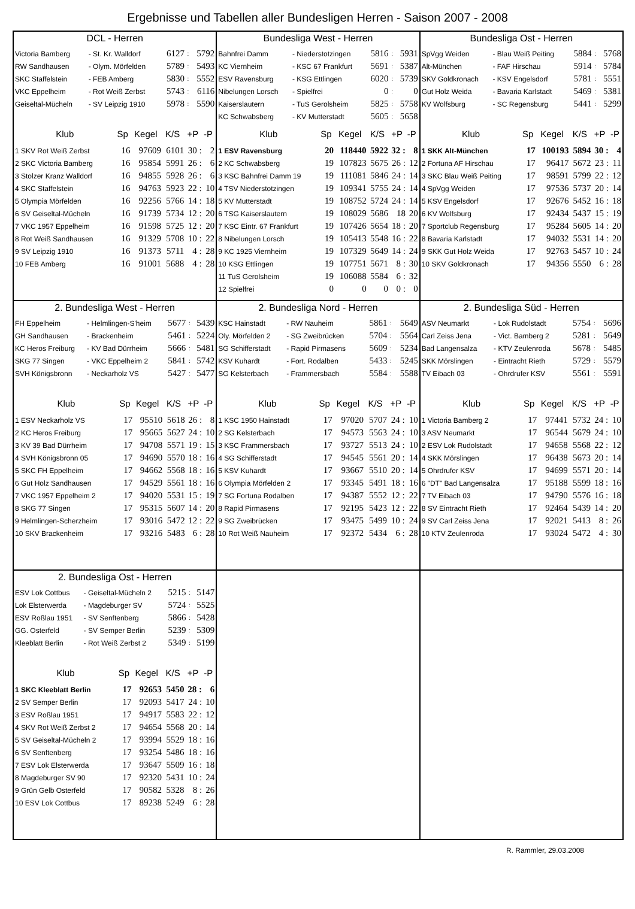Ergebnisse und Tabellen aller Bundesligen Herren - Saison 2007 - 2008
DCL - Herren
| Victoria Bamberg | - St. Kr. Walldorf | 6127 | : | 5792 |
| RW Sandhausen | - Olym. Mörfelden | 5789 | : | 5493 |
| SKC Staffelstein | - FEB Amberg | 5830 | : | 5552 |
| VKC Eppelheim | - Rot Weiß Zerbst | 5743 | : | 6116 |
| Geiseltal-Mücheln | - SV Leipzig 1910 | 5978 | : | 5590 |
| Klub | Sp | Kegel | K/S | +P | -P |
| --- | --- | --- | --- | --- | --- |
| 1 SKV Rot Weiß Zerbst | 16 | 97609 | 6101 | 30 : | 2 |
| 2 SKC Victoria Bamberg | 16 | 95854 | 5991 | 26 : | 6 |
| 3 Stolzer Kranz Walldorf | 16 | 94855 | 5928 | 26 : | 6 |
| 4 SKC Staffelstein | 16 | 94763 | 5923 | 22 : | 10 |
| 5 Olympia Mörfelden | 16 | 92256 | 5766 | 14 : | 18 |
| 6 SV Geiseltal-Mücheln | 16 | 91739 | 5734 | 12 : | 20 |
| 7 VKC 1957 Eppelheim | 16 | 91598 | 5725 | 12 : | 20 |
| 8 Rot Weiß Sandhausen | 16 | 91329 | 5708 | 10 : | 22 |
| 9 SV Leipzig 1910 | 16 | 91373 | 5711 | 4 : | 28 |
| 10 FEB Amberg | 16 | 91001 | 5688 | 4 : | 28 |
Bundesliga West - Herren
| Bahnfrei Damm | - Niederstotzingen | 5816 | : | 5931 |
| KC Viernheim | - KSC 67 Frankfurt | 5691 | : | 5387 |
| ESV Ravensburg | - KSG Ettlingen | 6020 | : | 5739 |
| Nibelungen Lorsch | - Spielfrei | 0 | : | 0 |
| Kaiserslautern | - TuS Gerolsheim | 5825 | : | 5758 |
| KC Schwabsberg | - KV Mutterstadt | 5605 | : | 5658 |
| Klub | Sp | Kegel | K/S | +P | -P |
| --- | --- | --- | --- | --- | --- |
| 1 ESV Ravensburg | 20 | 118440 | 5922 | 32 : | 8 |
| 2 KC Schwabsberg | 19 | 107823 | 5675 | 26 : | 12 |
| 3 KSC Bahnfrei Damm 19 | 19 | 111081 | 5846 | 24 : | 14 |
| 4 TSV Niederstotzingen | 19 | 109341 | 5755 | 24 : | 14 |
| 5 KV Mutterstadt | 19 | 108752 | 5724 | 24 : | 14 |
| 6 TSG Kaiserslautern | 19 | 108029 | 5686 | 18 | 20 |
| 7 KSC Eintr. 67 Frankfurt | 19 | 107426 | 5654 | 18 : | 20 |
| 8 Nibelungen Lorsch | 19 | 105413 | 5548 | 16 : | 22 |
| 9 KC 1925 Viernheim | 19 | 107329 | 5649 | 14 : | 24 |
| 10 KSG Ettlingen | 19 | 107751 | 5671 | 8 : | 30 |
| 11 TuS Gerolsheim | 19 | 106088 | 5584 | 6 : | 32 |
| 12 Spielfrei | 0 | 0 | 0 | 0 : | 0 |
Bundesliga Ost - Herren
| SpVgg Weiden | - Blau Weiß Peiting | 5884 | : | 5768 |
| Alt-München | - FAF Hirschau | 5914 | : | 5784 |
| SKV Goldkronach | - KSV Engelsdorf | 5781 | : | 5551 |
| Gut Holz Weida | - Bavaria Karlstadt | 5469 | : | 5381 |
| KV Wolfsburg | - SC Regensburg | 5441 | : | 5299 |
| Klub | Sp | Kegel | K/S | +P | -P |
| --- | --- | --- | --- | --- | --- |
| 1 SKK Alt-München | 17 | 100193 | 5894 | 30 : | 4 |
| 2 Fortuna AF Hirschau | 17 | 96417 | 5672 | 23 : | 11 |
| 3 SKC Blau Weiß Peiting | 17 | 98591 | 5799 | 22 : | 12 |
| 4 SpVgg Weiden | 17 | 97536 | 5737 | 20 : | 14 |
| 5 KSV Engelsdorf | 17 | 92676 | 5452 | 16 : | 18 |
| 6 KV Wolfsburg | 17 | 92434 | 5437 | 15 : | 19 |
| 7 Sportclub Regensburg | 17 | 95284 | 5605 | 14 : | 20 |
| 8 Bavaria Karlstadt | 17 | 94032 | 5531 | 14 : | 20 |
| 9 SKK Gut Holz Weida | 17 | 92763 | 5457 | 10 : | 24 |
| 10 SKV Goldkronach | 17 | 94356 | 5550 | 6 : | 28 |
2. Bundesliga West - Herren
| FH Eppelheim | - Helmlingen-S'heim | 5677 | : | 5439 |
| GH Sandhausen | - Brackenheim | 5461 | : | 5224 |
| KC Heros Freiburg | - KV Bad Dürrheim | 5666 | : | 5481 |
| SKG 77 Singen | - VKC Eppelheim 2 | 5841 | : | 5742 |
| SVH Königsbronn | - Neckarholz VS | 5427 | : | 5477 |
| Klub | Sp | Kegel | K/S | +P | -P |
| --- | --- | --- | --- | --- | --- |
| 1 ESV Neckarholz VS | 17 | 95510 | 5618 | 26 : | 8 |
| 2 KC Heros Freiburg | 17 | 95665 | 5627 | 24 : | 10 |
| 3 KV 39 Bad Dürrheim | 17 | 94708 | 5571 | 19 : | 15 |
| 4 SVH Königsbronn 05 | 17 | 94690 | 5570 | 18 : | 16 |
| 5 SKC FH Eppelheim | 17 | 94662 | 5568 | 18 : | 16 |
| 6 Gut Holz Sandhausen | 17 | 94529 | 5561 | 18 : | 16 |
| 7 VKC 1957 Eppelheim 2 | 17 | 94020 | 5531 | 15 : | 19 |
| 8 SKG 77 Singen | 17 | 95315 | 5607 | 14 : | 20 |
| 9 Helmlingen-Scherzheim | 17 | 93016 | 5472 | 12 : | 22 |
| 10 SKV Brackenheim | 17 | 93216 | 5483 | 6 : | 28 |
2. Bundesliga Nord - Herren
| KSC Hainstadt | - RW Nauheim | 5861 | : | 5649 |
| Oly. Mörfelden 2 | - SG Zweibrücken | 5704 | : | 5564 |
| SG Schifferstadt | - Rapid Pirmasens | 5609 | : | 5234 |
| KSV Kuhardt | - Fort. Rodalben | 5433 | : | 5245 |
| SG Kelsterbach | - Frammersbach | 5584 | : | 5588 |
| Klub | Sp | Kegel | K/S | +P | -P |
| --- | --- | --- | --- | --- | --- |
| 1 KSC 1950 Hainstadt | 17 | 97020 | 5707 | 24 : | 10 |
| 2 SG Kelsterbach | 17 | 94573 | 5563 | 24 : | 10 |
| 3 KSC Frammersbach | 17 | 93727 | 5513 | 24 : | 10 |
| 4 SG Schifferstadt | 17 | 94545 | 5561 | 20 : | 14 |
| 5 KSV Kuhardt | 17 | 93667 | 5510 | 20 : | 14 |
| 6 Olympia Mörfelden 2 | 17 | 93345 | 5491 | 18 : | 16 |
| 7 SG Fortuna Rodalben | 17 | 94387 | 5552 | 12 : | 22 |
| 8 Rapid Pirmasens | 17 | 92195 | 5423 | 12 : | 22 |
| 9 SG Zweibrücken | 17 | 93475 | 5499 | 10 : | 24 |
| 10 Rot Weiß Nauheim | 17 | 92372 | 5434 | 6 : | 28 |
2. Bundesliga Süd - Herren
| ASV Neumarkt | - Lok Rudolstadt | 5754 | : | 5696 |
| Carl Zeiss Jena | - Vict. Bamberg 2 | 5281 | : | 5649 |
| Bad Langensalza | - KTV Zeulenroda | 5678 | : | 5485 |
| SKK Mörslingen | - Eintracht Rieth | 5729 | : | 5579 |
| TV Eibach 03 | - Ohrdrufer KSV | 5561 | : | 5591 |
| Klub | Sp | Kegel | K/S | +P | -P |
| --- | --- | --- | --- | --- | --- |
| 1 Victoria Bamberg 2 | 17 | 97441 | 5732 | 24 : | 10 |
| 3 ASV Neumarkt | 17 | 96544 | 5679 | 24 : | 10 |
| 2 ESV Lok Rudolstadt | 17 | 94658 | 5568 | 22 : | 12 |
| 4 SKK Mörslingen | 17 | 96438 | 5673 | 20 : | 14 |
| 5 Ohrdrufer KSV | 17 | 94699 | 5571 | 20 : | 14 |
| 6 "DT" Bad Langensalza | 17 | 95188 | 5599 | 18 : | 16 |
| 7 TV Eibach 03 | 17 | 94790 | 5576 | 16 : | 18 |
| 8 SV Eintracht Rieth | 17 | 92464 | 5439 | 14 : | 20 |
| 9 SV Carl Zeiss Jena | 17 | 92021 | 5413 | 8 : | 26 |
| 10 KTV Zeulenroda | 17 | 93024 | 5472 | 4 : | 30 |
2. Bundesliga Ost - Herren
| ESV Lok Cottbus | - Geiseltal-Mücheln 2 | 5215 | : | 5147 |
| Lok Elsterwerda | - Magdeburger SV | 5724 | : | 5525 |
| ESV Roßlau 1951 | - SV Senftenberg | 5866 | : | 5428 |
| GG. Osterfeld | - SV Semper Berlin | 5239 | : | 5309 |
| Kleeblatt Berlin | - Rot Weiß Zerbst 2 | 5349 | : | 5199 |
| Klub | Sp | Kegel | K/S | +P | -P |
| --- | --- | --- | --- | --- | --- |
| 1 SKC Kleeblatt Berlin | 17 | 92653 | 5450 | 28 : | 6 |
| 2 SV Semper Berlin | 17 | 92093 | 5417 | 24 : | 10 |
| 3 ESV Roßlau 1951 | 17 | 94917 | 5583 | 22 : | 12 |
| 4 SKV Rot Weiß Zerbst 2 | 17 | 94654 | 5568 | 20 : | 14 |
| 5 SV Geiseltal-Mücheln 2 | 17 | 93994 | 5529 | 18 : | 16 |
| 6 SV Senftenberg | 17 | 93254 | 5486 | 18 : | 16 |
| 7 ESV Lok Elsterwerda | 17 | 93647 | 5509 | 16 : | 18 |
| 8 Magdeburger SV 90 | 17 | 92320 | 5431 | 10 : | 24 |
| 9 Grün Gelb Osterfeld | 17 | 90582 | 5328 | 8 : | 26 |
| 10 ESV Lok Cottbus | 17 | 89238 | 5249 | 6 : | 28 |
R. Rammler, 29.03.2008